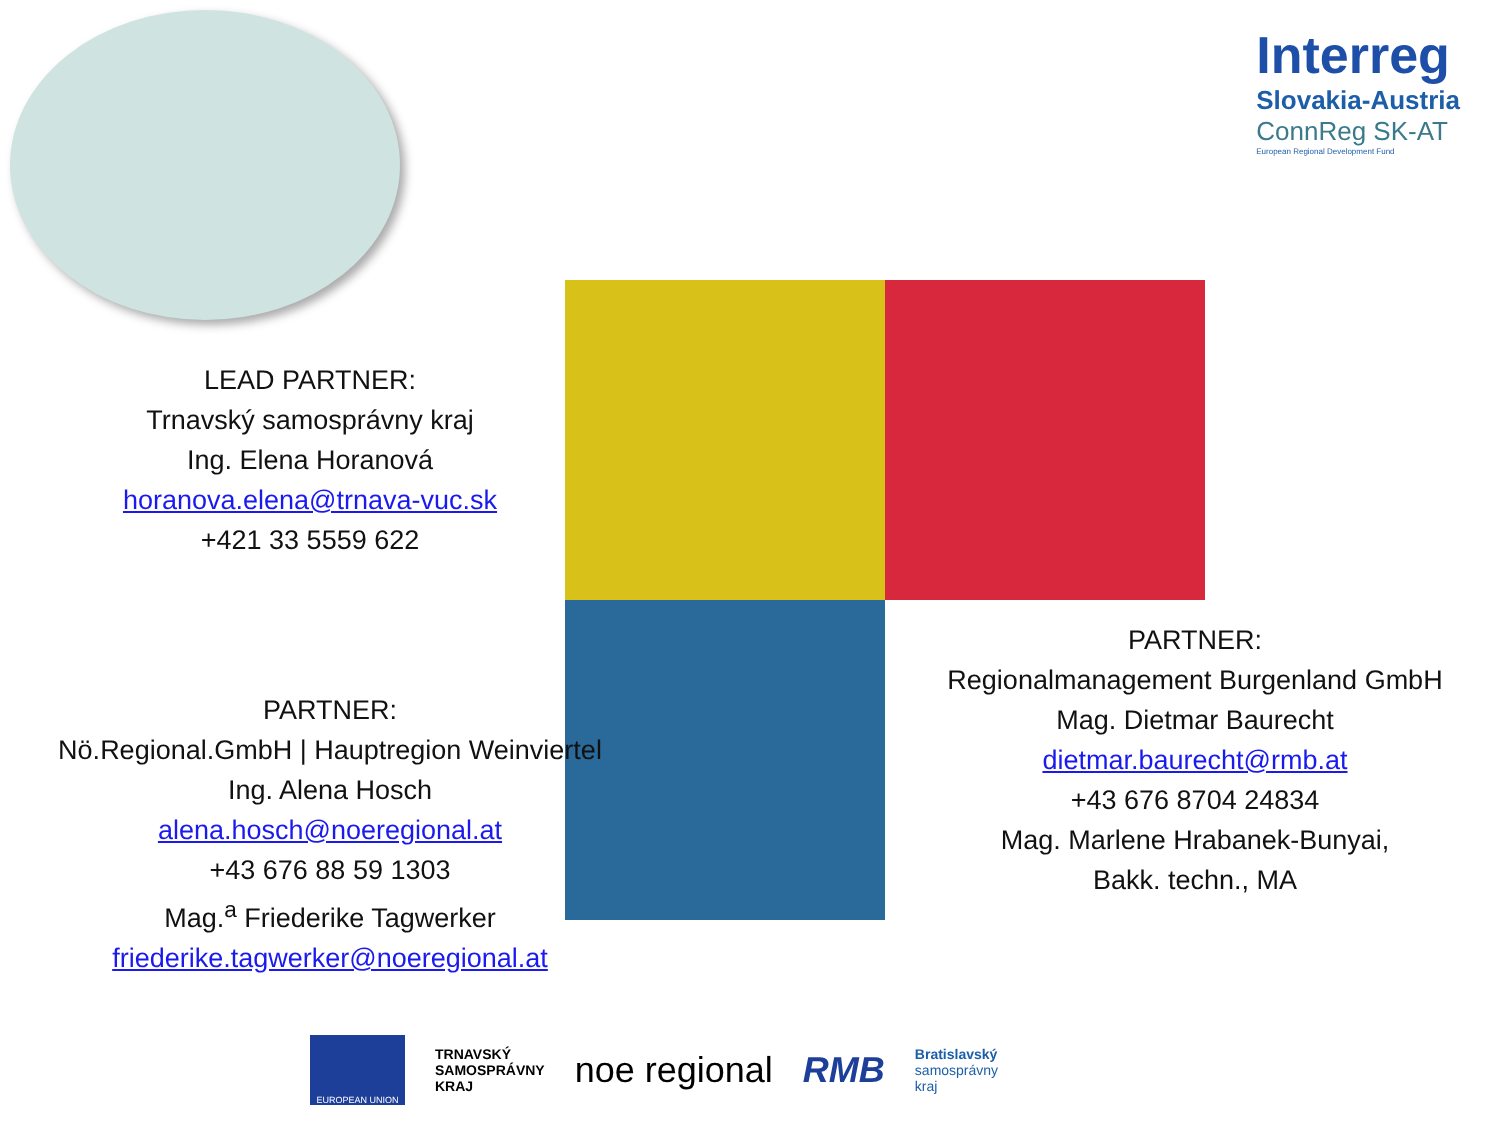Interreg
Slovakia-Austria
ConnReg SK-AT
European Regional Development Fund
LEAD PARTNER:
Trnavský samosprávny kraj
Ing. Elena Horanová
horanova.elena@trnava-vuc.sk
+421 33 5559 622
PARTNER:
Nö.Regional.GmbH | Hauptregion Weinviertel
Ing. Alena Hosch
alena.hosch@noeregional.at
+43 676 88 59 1303
Mag.<sup>a</sup> Friederike Tagwerker
friederike.tagwerker@noeregional.at
PARTNER:
Regionalmanagement Burgenland GmbH
Mag. Dietmar Baurecht
dietmar.baurecht@rmb.at
+43 676 8704 24834
Mag. Marlene Hrabanek-Bunyai,
Bakk. techn., MA
EUROPEAN UNION
TRNAVSKÝ
SAMOSPRÁVNY
KRAJ
noe regional RMB
Bratislavský
samosprávny
kraj